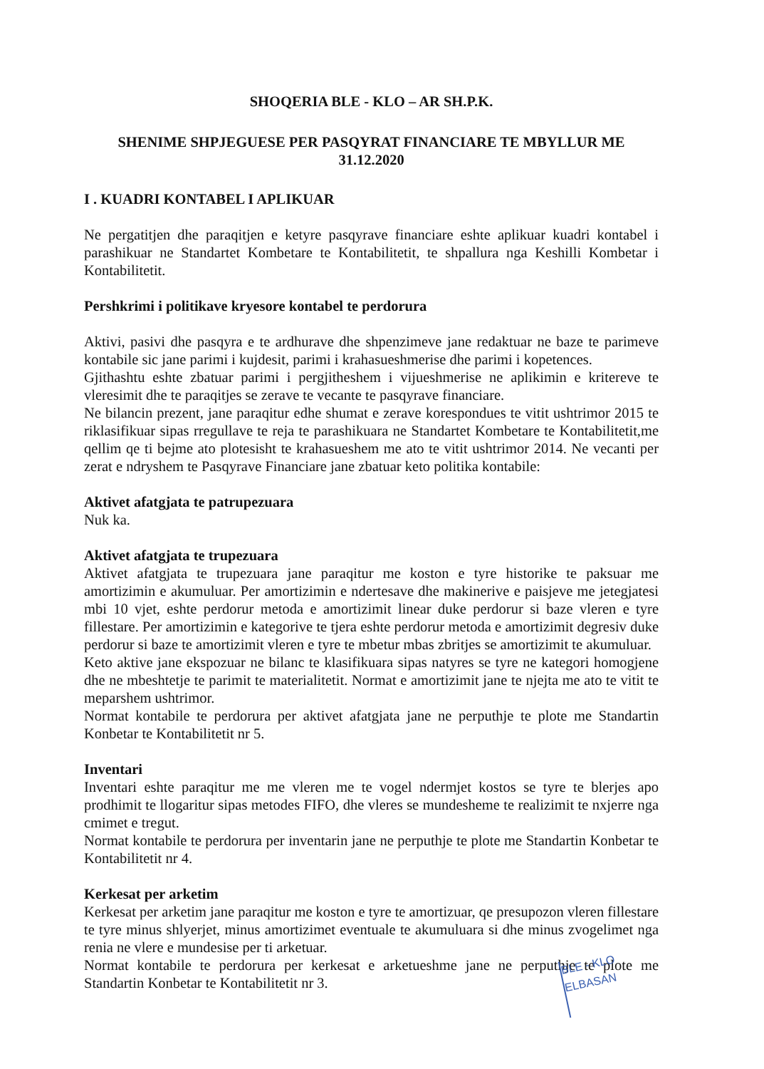SHOQERIA BLE - KLO – AR SH.P.K.
SHENIME SHPJEGUESE PER PASQYRAT FINANCIARE TE MBYLLUR ME
31.12.2020
I . KUADRI KONTABEL I APLIKUAR
Ne pergatitjen dhe paraqitjen e ketyre pasqyrave financiare eshte aplikuar kuadri kontabel i parashikuar ne Standartet Kombetare te Kontabilitetit, te shpallura nga Keshilli Kombetar i Kontabilitetit.
Pershkrimi i politikave kryesore kontabel te perdorura
Aktivi, pasivi dhe pasqyra e te ardhurave dhe shpenzimeve jane redaktuar ne baze te parimeve kontabile sic jane parimi i kujdesit, parimi i krahasueshmerise dhe parimi i kopetences.
Gjithashtu eshte zbatuar parimi i pergjitheshem i vijueshmerise ne aplikimin e kritereve te vleresimit dhe te paraqitjes se zerave te vecante te pasqyrave financiare.
Ne bilancin prezent, jane paraqitur edhe shumat e zerave korespondues te vitit ushtrimor 2015 te riklasifikuar sipas rregullave te reja te parashikuara ne Standartet Kombetare te Kontabilitetit,me qellim qe ti bejme ato plotesisht te krahasueshem me ato te vitit ushtrimor 2014. Ne vecanti per zerat e ndryshem te Pasqyrave Financiare jane zbatuar keto politika kontabile:
Aktivet afatgjata te patrupezuara
Nuk ka.
Aktivet afatgjata te trupezuara
Aktivet afatgjata te trupezuara jane paraqitur me koston e tyre historike te paksuar me amortizimin e akumuluar. Per amortizimin e ndertesave dhe makinerive e paisjeve me jetegjatesi mbi 10 vjet, eshte perdorur metoda e amortizimit linear duke perdorur si baze vleren e tyre fillestare. Per amortizimin e kategorive te tjera eshte perdorur metoda e amortizimit degresiv duke perdorur si baze te amortizimit vleren e tyre te mbetur mbas zbritjes se amortizimit te akumuluar.
Keto aktive jane ekspozuar ne bilanc te klasifikuara sipas natyres se tyre ne kategori homogjene dhe ne mbeshtetje te parimit te materialitetit. Normat e amortizimit jane te njejta me ato te vitit te meparshem ushtrimor.
Normat kontabile te perdorura per aktivet afatgjata jane ne perputhje te plote me Standartin Konbetar te Kontabilitetit nr 5.
Inventari
Inventari eshte paraqitur me me vleren me te vogel ndermjet kostos se tyre te blerjes apo prodhimit te llogaritur sipas metodes FIFO, dhe vleres se mundesheme te realizimit te nxjerre nga cmimet e tregut.
Normat kontabile te perdorura per inventarin jane ne perputhje te plote me Standartin Konbetar te Kontabilitetit nr 4.
Kerkesat per arketim
Kerkesat per arketim jane paraqitur me koston e tyre te amortizuar, qe presupozon vleren fillestare te tyre minus shlyerjet, minus amortizimet eventuale te akumuluara si dhe minus zvogelimet nga renia ne vlere e mundesise per ti arketuar.
Normat kontabile te perdorura per kerkesat e arketueshme jane ne perputhje te plote me Standartin Konbetar te Kontabilitetit nr 3.
BLE - KLO
ELBASAN